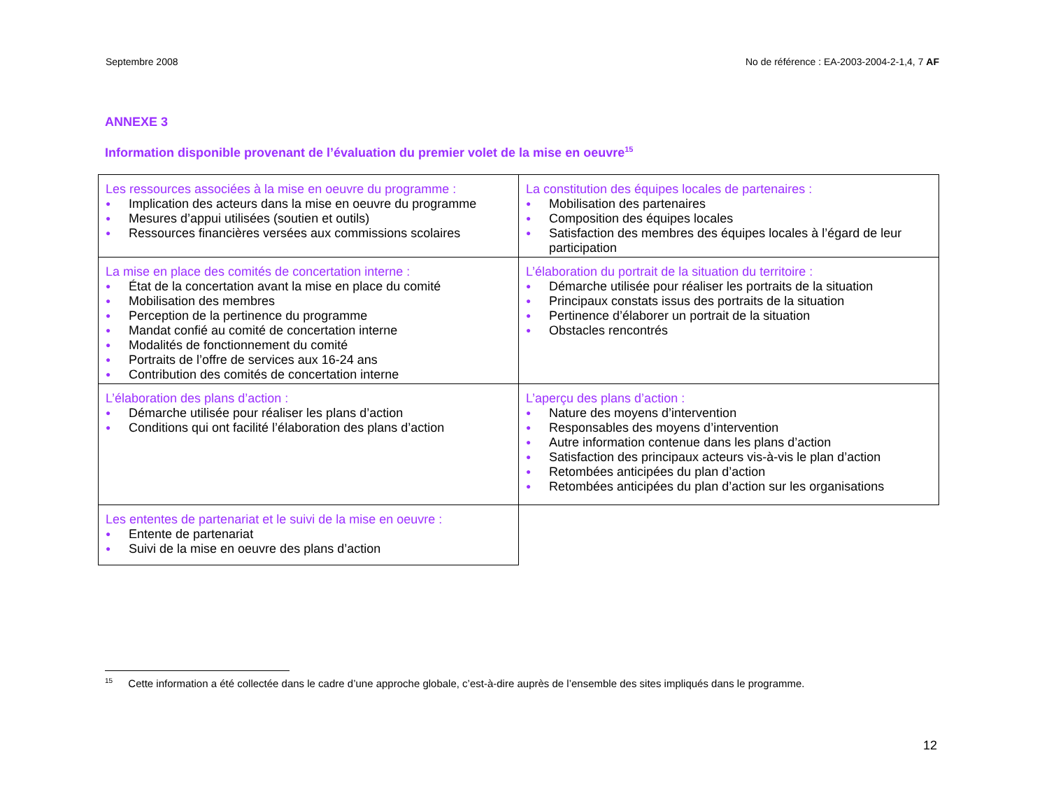Septembre 2008 No de référence : EA-2003-2004-2-1,4, 7 AF
ANNEXE 3
Information disponible provenant de l’évaluation du premier volet de la mise en oeuvre<sup>15</sup>
| Les ressources associées à la mise en oeuvre du programme : ● Implication des acteurs dans la mise en oeuvre du programme ● Mesures d’appui utilisées (soutien et outils) ● Ressources financières versées aux commissions scolaires | La constitution des équipes locales de partenaires : ● Mobilisation des partenaires ● Composition des équipes locales ● Satisfaction des membres des équipes locales à l’égard de leur participation |
| La mise en place des comités de concertation interne : ● État de la concertation avant la mise en place du comité ● Mobilisation des membres ● Perception de la pertinence du programme ● Mandat confié au comité de concertation interne ● Modalités de fonctionnement du comité ● Portraits de l’offre de services aux 16-24 ans ● Contribution des comités de concertation interne | L’élaboration du portrait de la situation du territoire : ● Démarche utilisée pour réaliser les portraits de la situation ● Principaux constats issus des portraits de la situation ● Pertinence d’élaborer un portrait de la situation ● Obstacles rencontrés |
| L’élaboration des plans d’action : ● Démarche utilisée pour réaliser les plans d’action ● Conditions qui ont facilité l’élaboration des plans d’action | L’aperçu des plans d’action : ● Nature des moyens d’intervention ● Responsables des moyens d’intervention ● Autre information contenue dans les plans d’action ● Satisfaction des principaux acteurs vis-à-vis le plan d’action ● Retombées anticipées du plan d’action ● Retombées anticipées du plan d’action sur les organisations |
| Les ententes de partenariat et le suivi de la mise en oeuvre : ● Entente de partenariat ● Suivi de la mise en oeuvre des plans d’action | |
<sup>15</sup> Cette information a été collectée dans le cadre d’une approche globale, c’est-à-dire auprès de l’ensemble des sites impliqués dans le programme.
12